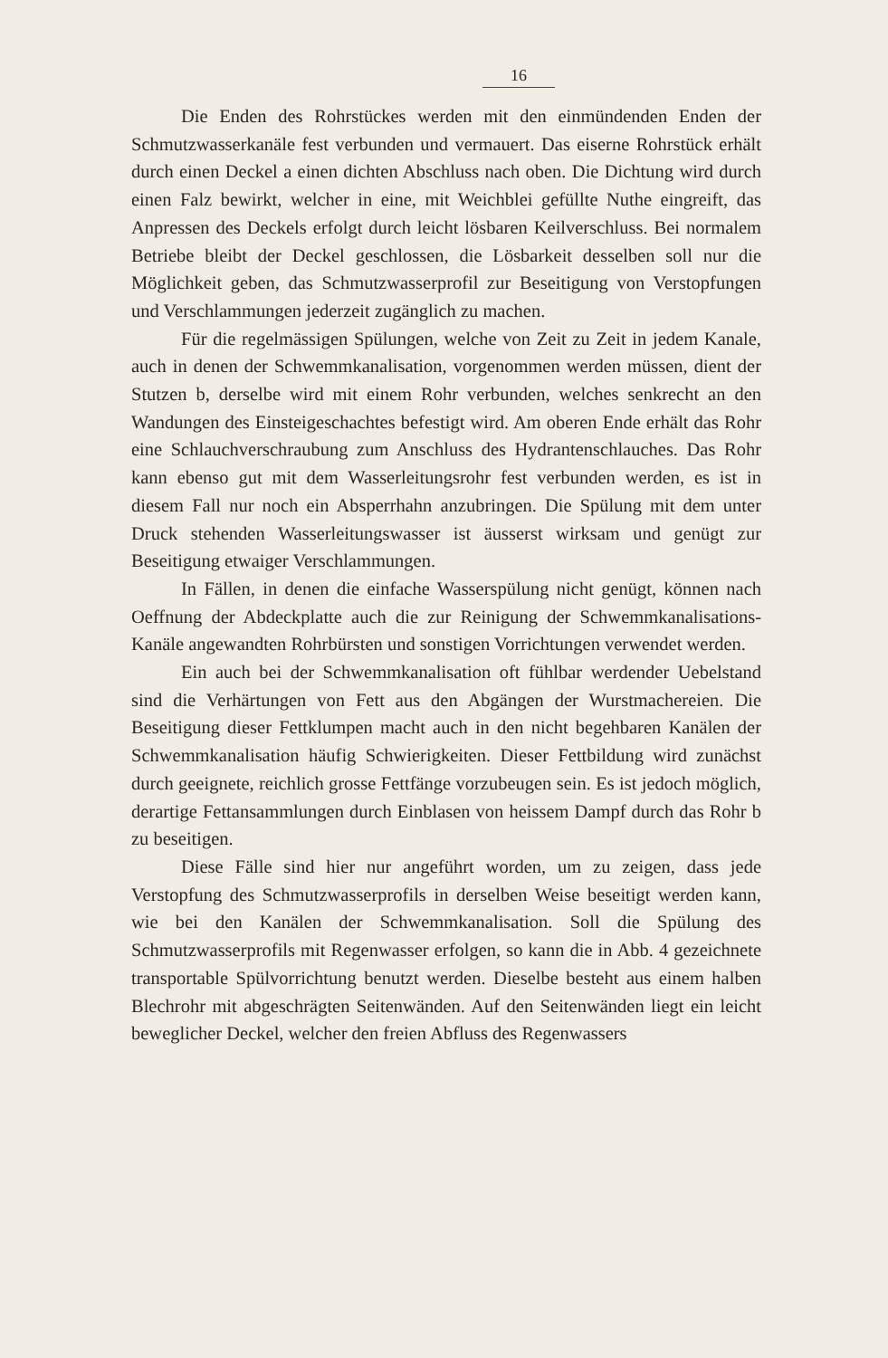16
Die Enden des Rohrstückes werden mit den einmündenden Enden der Schmutzwasserkanäle fest verbunden und vermauert. Das eiserne Rohrstück erhält durch einen Deckel a einen dichten Abschluss nach oben. Die Dichtung wird durch einen Falz bewirkt, welcher in eine, mit Weichblei gefüllte Nuthe eingreift, das Anpressen des Deckels erfolgt durch leicht lösbaren Keilverschluss. Bei normalem Betriebe bleibt der Deckel geschlossen, die Lösbarkeit desselben soll nur die Möglichkeit geben, das Schmutzwasserprofil zur Beseitigung von Verstopfungen und Verschlammungen jederzeit zugänglich zu machen.
Für die regelmässigen Spülungen, welche von Zeit zu Zeit in jedem Kanale, auch in denen der Schwemmkanalisation, vorgenommen werden müssen, dient der Stutzen b, derselbe wird mit einem Rohr verbunden, welches senkrecht an den Wandungen des Einsteigeschachtes befestigt wird. Am oberen Ende erhält das Rohr eine Schlauchverschraubung zum Anschluss des Hydrantenschlauches. Das Rohr kann ebenso gut mit dem Wasserleitungsrohr fest verbunden werden, es ist in diesem Fall nur noch ein Absperrhahn anzubringen. Die Spülung mit dem unter Druck stehenden Wasserleitungswasser ist äusserst wirksam und genügt zur Beseitigung etwaiger Verschlammungen.
In Fällen, in denen die einfache Wasserspülung nicht genügt, können nach Oeffnung der Abdeckplatte auch die zur Reinigung der Schwemmkanalisations-Kanäle angewandten Rohrbürsten und sonstigen Vorrichtungen verwendet werden.
Ein auch bei der Schwemmkanalisation oft fühlbar werdender Uebelstand sind die Verhärtungen von Fett aus den Abgängen der Wurstmachereien. Die Beseitigung dieser Fettklumpen macht auch in den nicht begehbaren Kanälen der Schwemmkanalisation häufig Schwierigkeiten. Dieser Fettbildung wird zunächst durch geeignete, reichlich grosse Fettfänge vorzubeugen sein. Es ist jedoch möglich, derartige Fettansammlungen durch Einblasen von heissem Dampf durch das Rohr b zu beseitigen.
Diese Fälle sind hier nur angeführt worden, um zu zeigen, dass jede Verstopfung des Schmutzwasserprofils in derselben Weise beseitigt werden kann, wie bei den Kanälen der Schwemmkanalisation. Soll die Spülung des Schmutzwasserprofils mit Regenwasser erfolgen, so kann die in Abb. 4 gezeichnete transportable Spülvorrichtung benutzt werden. Dieselbe besteht aus einem halben Blechrohr mit abgeschrägten Seitenwänden. Auf den Seitenwänden liegt ein leicht beweglicher Deckel, welcher den freien Abfluss des Regenwassers